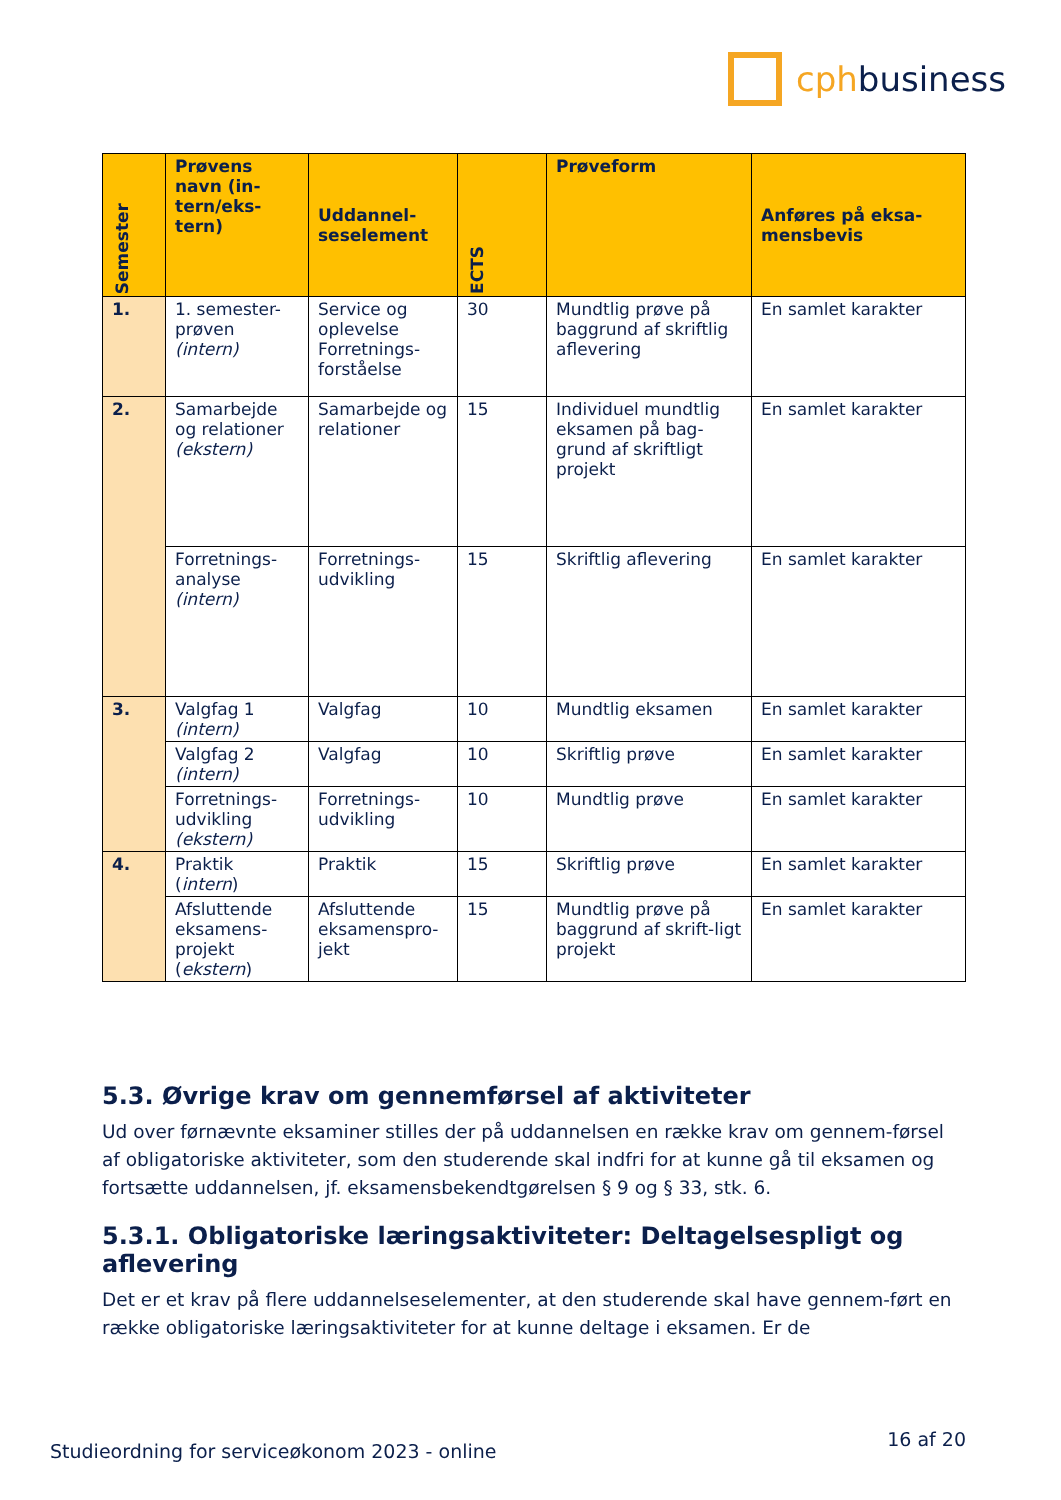cphbusiness
| Semester | Prøvens navn (in-tern/eks-tern) | Uddannel-seselement | ECTS | Prøveform | Anføres på eksa-mensbevis |
| --- | --- | --- | --- | --- | --- |
| 1. | 1. semester-prøven (intern) | Service og oplevelse Forretnings-forståelse | 30 | Mundtlig prøve på baggrund af skriftlig aflevering | En samlet karakter |
| 2. | Samarbejde og relationer (ekstern) | Samarbejde og relationer | 15 | Individuel mundtlig eksamen på bag-grund af skriftligt projekt | En samlet karakter |
| | Forretnings-analyse (intern) | Forretnings-udvikling | 15 | Skriftlig aflevering | En samlet karakter |
| 3. | Valgfag 1 (intern) | Valgfag | 10 | Mundtlig eksamen | En samlet karakter |
| | Valgfag 2 (intern) | Valgfag | 10 | Skriftlig prøve | En samlet karakter |
| | Forretnings-udvikling (ekstern) | Forretnings-udvikling | 10 | Mundtlig prøve | En samlet karakter |
| 4. | Praktik ( intern ) | Praktik | 15 | Skriftlig prøve | En samlet karakter |
| | Afsluttende eksamens-projekt ( ekstern ) | Afsluttende eksamenspro-jekt | 15 | Mundtlig prøve på baggrund af skrift-ligt projekt | En samlet karakter |
5.3. Øvrige krav om gennemførsel af aktiviteter
Ud over førnævnte eksaminer stilles der på uddannelsen en række krav om gennem-førsel af obligatoriske aktiviteter, som den studerende skal indfri for at kunne gå til eksamen og fortsætte uddannelsen, jf. eksamensbekendtgørelsen § 9 og § 33, stk. 6.
5.3.1. Obligatoriske læringsaktiviteter: Deltagelsespligt og aflevering
Det er et krav på flere uddannelseselementer, at den studerende skal have gennem-ført en række obligatoriske læringsaktiviteter for at kunne deltage i eksamen. Er de
Studieordning for serviceøkonom 2023 - online 16 af 20